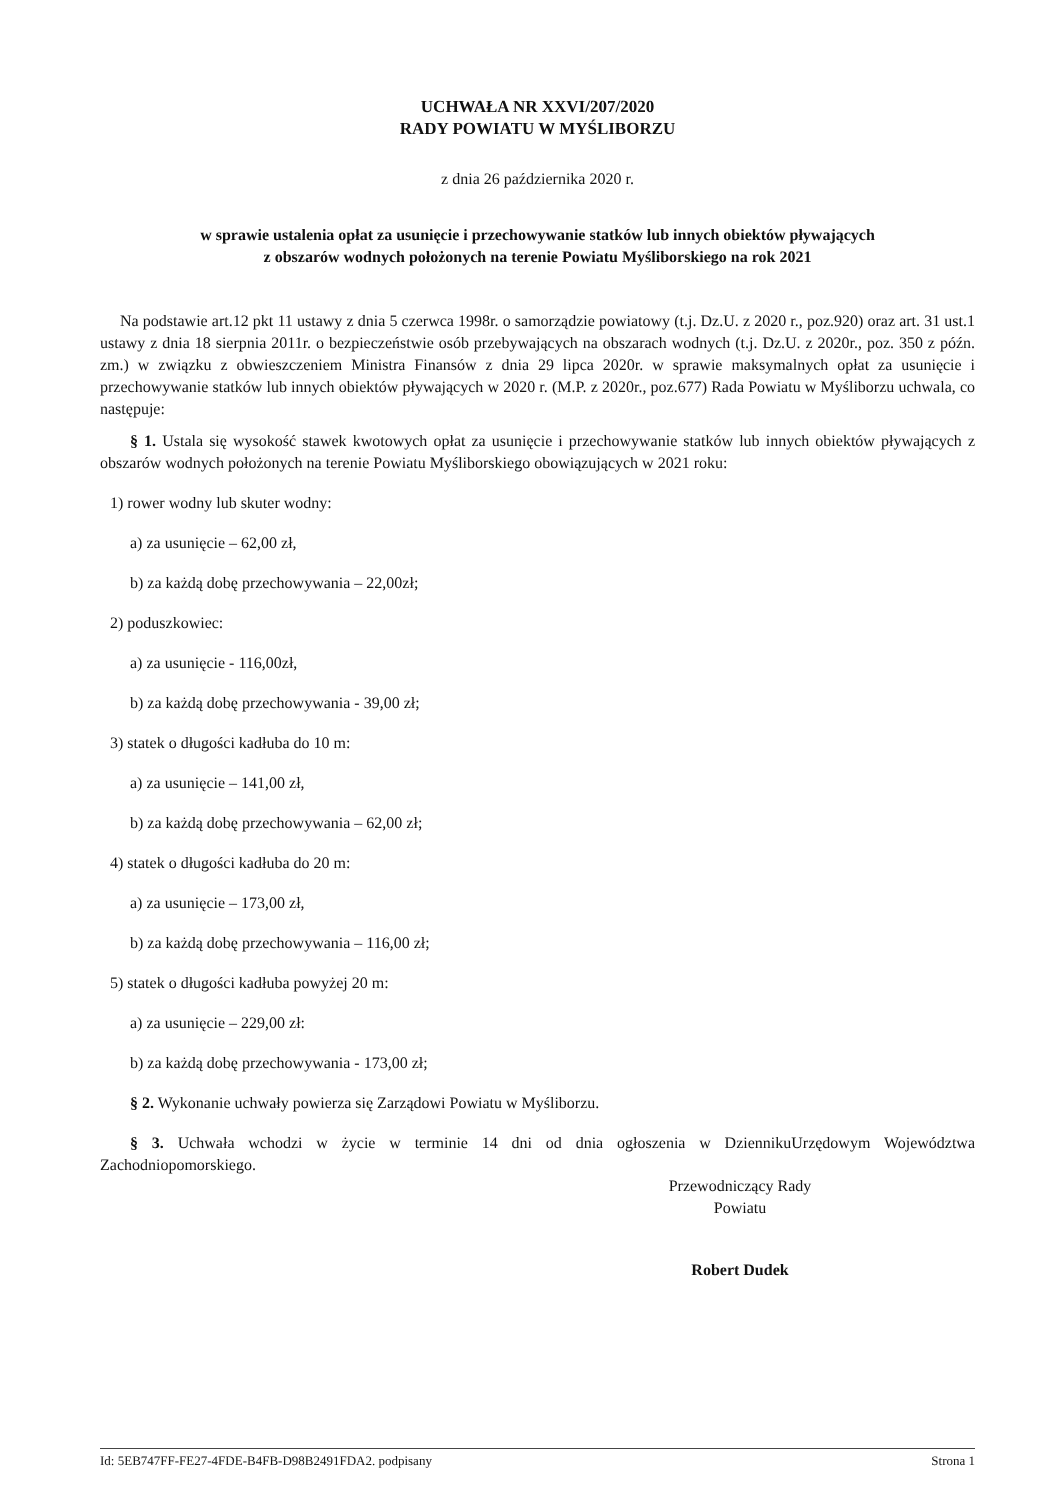UCHWAŁA NR XXVI/207/2020
RADY POWIATU W MYŚLIBORZU
z dnia 26 października 2020 r.
w sprawie ustalenia opłat za usunięcie i przechowywanie statków lub innych obiektów pływających
z obszarów wodnych położonych na terenie Powiatu Myśliborskiego na rok 2021
Na podstawie art.12 pkt 11 ustawy z dnia 5 czerwca 1998r. o samorządzie powiatowy (t.j. Dz.U. z 2020 r., poz.920) oraz art. 31 ust.1 ustawy z dnia 18 sierpnia 2011r. o bezpieczeństwie osób przebywających na obszarach wodnych (t.j. Dz.U. z 2020r., poz. 350 z późn. zm.) w związku z obwieszczeniem Ministra Finansów z dnia 29 lipca 2020r. w sprawie maksymalnych opłat za usunięcie i przechowywanie statków lub innych obiektów pływających w 2020 r. (M.P. z 2020r., poz.677) Rada Powiatu w Myśliborzu uchwala, co następuje:
§ 1. Ustala się wysokość stawek kwotowych opłat za usunięcie i przechowywanie statków lub innych obiektów pływających z obszarów wodnych położonych na terenie Powiatu Myśliborskiego obowiązujących w 2021 roku:
1) rower wodny lub skuter wodny:
a) za usunięcie – 62,00 zł,
b) za każdą dobę przechowywania – 22,00zł;
2) poduszkowiec:
a) za usunięcie - 116,00zł,
b) za każdą dobę przechowywania - 39,00 zł;
3) statek o długości kadłuba do 10 m:
a) za usunięcie – 141,00 zł,
b) za każdą dobę przechowywania – 62,00 zł;
4) statek o długości kadłuba do 20 m:
a) za usunięcie – 173,00 zł,
b) za każdą dobę przechowywania – 116,00 zł;
5) statek o długości kadłuba powyżej 20 m:
a) za usunięcie – 229,00 zł:
b) za każdą dobę przechowywania - 173,00 zł;
§ 2. Wykonanie uchwały powierza się Zarządowi Powiatu w Myśliborzu.
§ 3. Uchwała wchodzi w życie w terminie 14 dni od dnia ogłoszenia w DziennikuUrzędowym Województwa Zachodniopomorskiego.
Przewodniczący Rady
Powiatu
Robert Dudek
Id: 5EB747FF-FE27-4FDE-B4FB-D98B2491FDA2. podpisany Strona 1